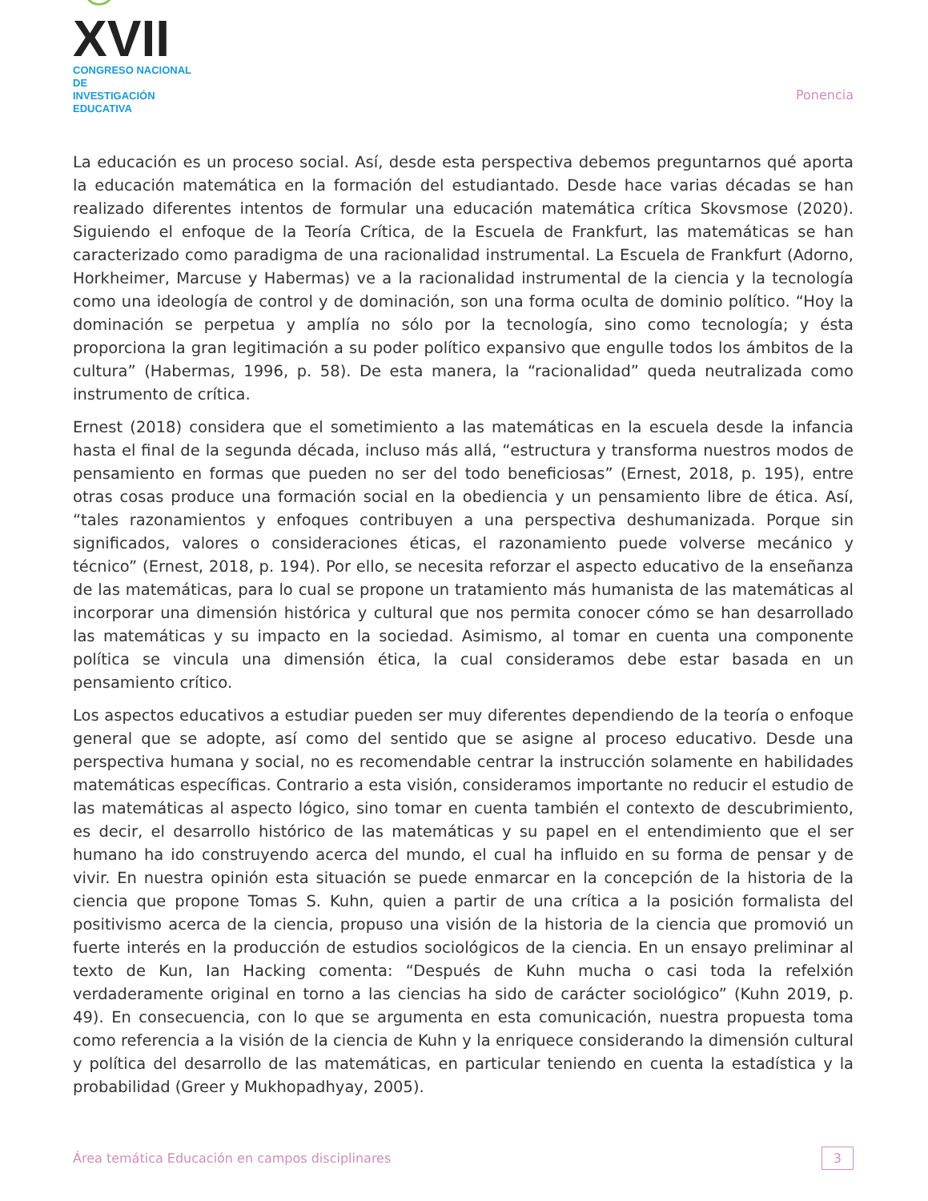☺XVII
CONGRESO NACIONAL DE
INVESTIGACIÓN EDUCATIVA
Ponencia
La educación es un proceso social. Así, desde esta perspectiva debemos preguntarnos qué aporta la educación matemática en la formación del estudiantado. Desde hace varias décadas se han realizado diferentes intentos de formular una educación matemática crítica Skovsmose (2020). Siguiendo el enfoque de la Teoría Crítica, de la Escuela de Frankfurt, las matemáticas se han caracterizado como paradigma de una racionalidad instrumental. La Escuela de Frankfurt (Adorno, Horkheimer, Marcuse y Habermas) ve a la racionalidad instrumental de la ciencia y la tecnología como una ideología de control y de dominación, son una forma oculta de dominio político. “Hoy la dominación se perpetua y amplía no sólo por la tecnología, sino como tecnología; y ésta proporciona la gran legitimación a su poder político expansivo que engulle todos los ámbitos de la cultura” (Habermas, 1996, p. 58). De esta manera, la “racionalidad” queda neutralizada como instrumento de crítica.
Ernest (2018) considera que el sometimiento a las matemáticas en la escuela desde la infancia hasta el final de la segunda década, incluso más allá, “estructura y transforma nuestros modos de pensamiento en formas que pueden no ser del todo beneficiosas” (Ernest, 2018, p. 195), entre otras cosas produce una formación social en la obediencia y un pensamiento libre de ética. Así, “tales razonamientos y enfoques contribuyen a una perspectiva deshumanizada. Porque sin significados, valores o consideraciones éticas, el razonamiento puede volverse mecánico y técnico” (Ernest, 2018, p. 194). Por ello, se necesita reforzar el aspecto educativo de la enseñanza de las matemáticas, para lo cual se propone un tratamiento más humanista de las matemáticas al incorporar una dimensión histórica y cultural que nos permita conocer cómo se han desarrollado las matemáticas y su impacto en la sociedad. Asimismo, al tomar en cuenta una componente política se vincula una dimensión ética, la cual consideramos debe estar basada en un pensamiento crítico.
Los aspectos educativos a estudiar pueden ser muy diferentes dependiendo de la teoría o enfoque general que se adopte, así como del sentido que se asigne al proceso educativo. Desde una perspectiva humana y social, no es recomendable centrar la instrucción solamente en habilidades matemáticas específicas. Contrario a esta visión, consideramos importante no reducir el estudio de las matemáticas al aspecto lógico, sino tomar en cuenta también el contexto de descubrimiento, es decir, el desarrollo histórico de las matemáticas y su papel en el entendimiento que el ser humano ha ido construyendo acerca del mundo, el cual ha influido en su forma de pensar y de vivir. En nuestra opinión esta situación se puede enmarcar en la concepción de la historia de la ciencia que propone Tomas S. Kuhn, quien a partir de una crítica a la posición formalista del positivismo acerca de la ciencia, propuso una visión de la historia de la ciencia que promovió un fuerte interés en la producción de estudios sociológicos de la ciencia. En un ensayo preliminar al texto de Kun, Ian Hacking comenta: “Después de Kuhn mucha o casi toda la refelxión verdaderamente original en torno a las ciencias ha sido de carácter sociológico” (Kuhn 2019, p. 49). En consecuencia, con lo que se argumenta en esta comunicación, nuestra propuesta toma como referencia a la visión de la ciencia de Kuhn y la enriquece considerando la dimensión cultural y política del desarrollo de las matemáticas, en particular teniendo en cuenta la estadística y la probabilidad (Greer y Mukhopadhyay, 2005).
Área temática Educación en campos disciplinares
3